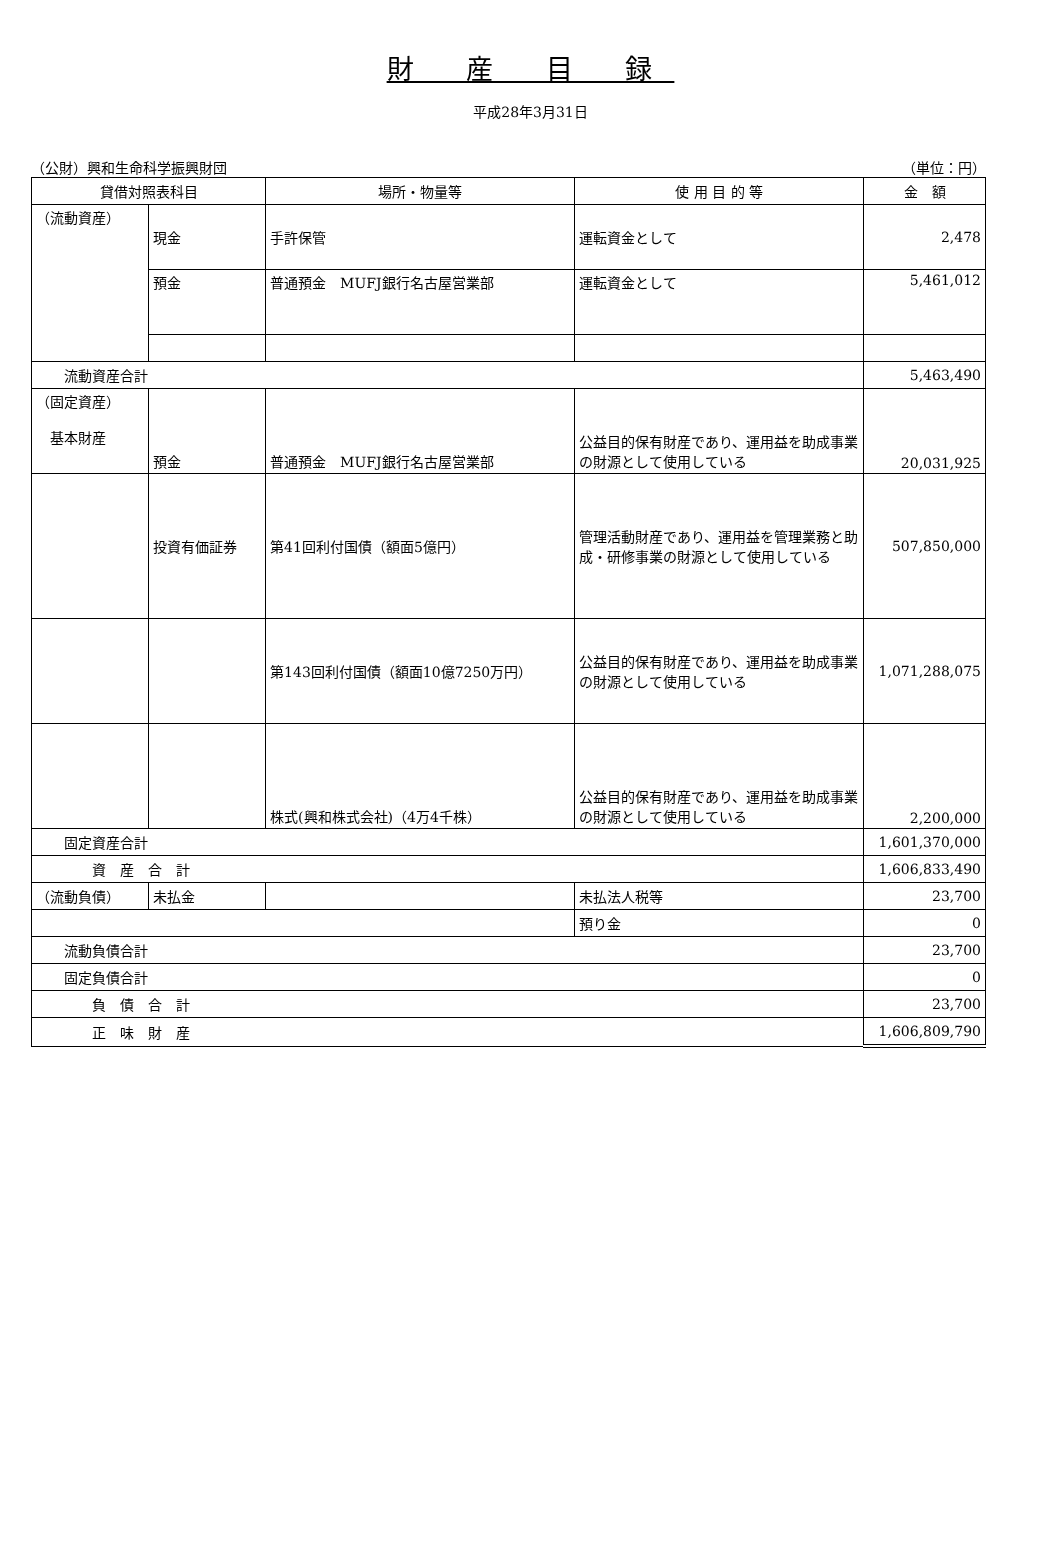財 産 目 録
平成28年3月31日
（公財）興和生命科学振興財団 （単位：円）
| 貸借対照表科目 | | 場所・物量等 | 使 用 目 的 等 | 金 額 |
| --- | --- | --- | --- | --- |
| （流動資産） | 現金 | 手許保管 | 運転資金として | 2,478 |
| | 預金 | 普通預金 MUFJ銀行名古屋営業部 | 運転資金として | 5,461,012 |
| 流動資産合計 | | | | 5,463,490 |
| （固定資産） 基本財産 | 預金 | 普通預金 MUFJ銀行名古屋営業部 | 公益目的保有財産であり、運用益を助成事業の財源として使用している | 20,031,925 |
| | 投資有価証券 | 第41回利付国債（額面5億円） | 管理活動財産であり、運用益を管理業務と助成・研修事業の財源として使用している | 507,850,000 |
| | | 第143回利付国債（額面10億7250万円） | 公益目的保有財産であり、運用益を助成事業の財源として使用している | 1,071,288,075 |
| | | 株式(興和株式会社)（4万4千株） | 公益目的保有財産であり、運用益を助成事業の財源として使用している | 2,200,000 |
| 固定資産合計 | | | | 1,601,370,000 |
| 資 産 合 計 | | | | 1,606,833,490 |
| （流動負債） | 未払金 | | 未払法人税等 | 23,700 |
| | | | 預り金 | 0 |
| 流動負債合計 | | | | 23,700 |
| 固定負債合計 | | | | 0 |
| 負 債 合 計 | | | | 23,700 |
| 正 味 財 産 | | | | 1,606,809,790 |